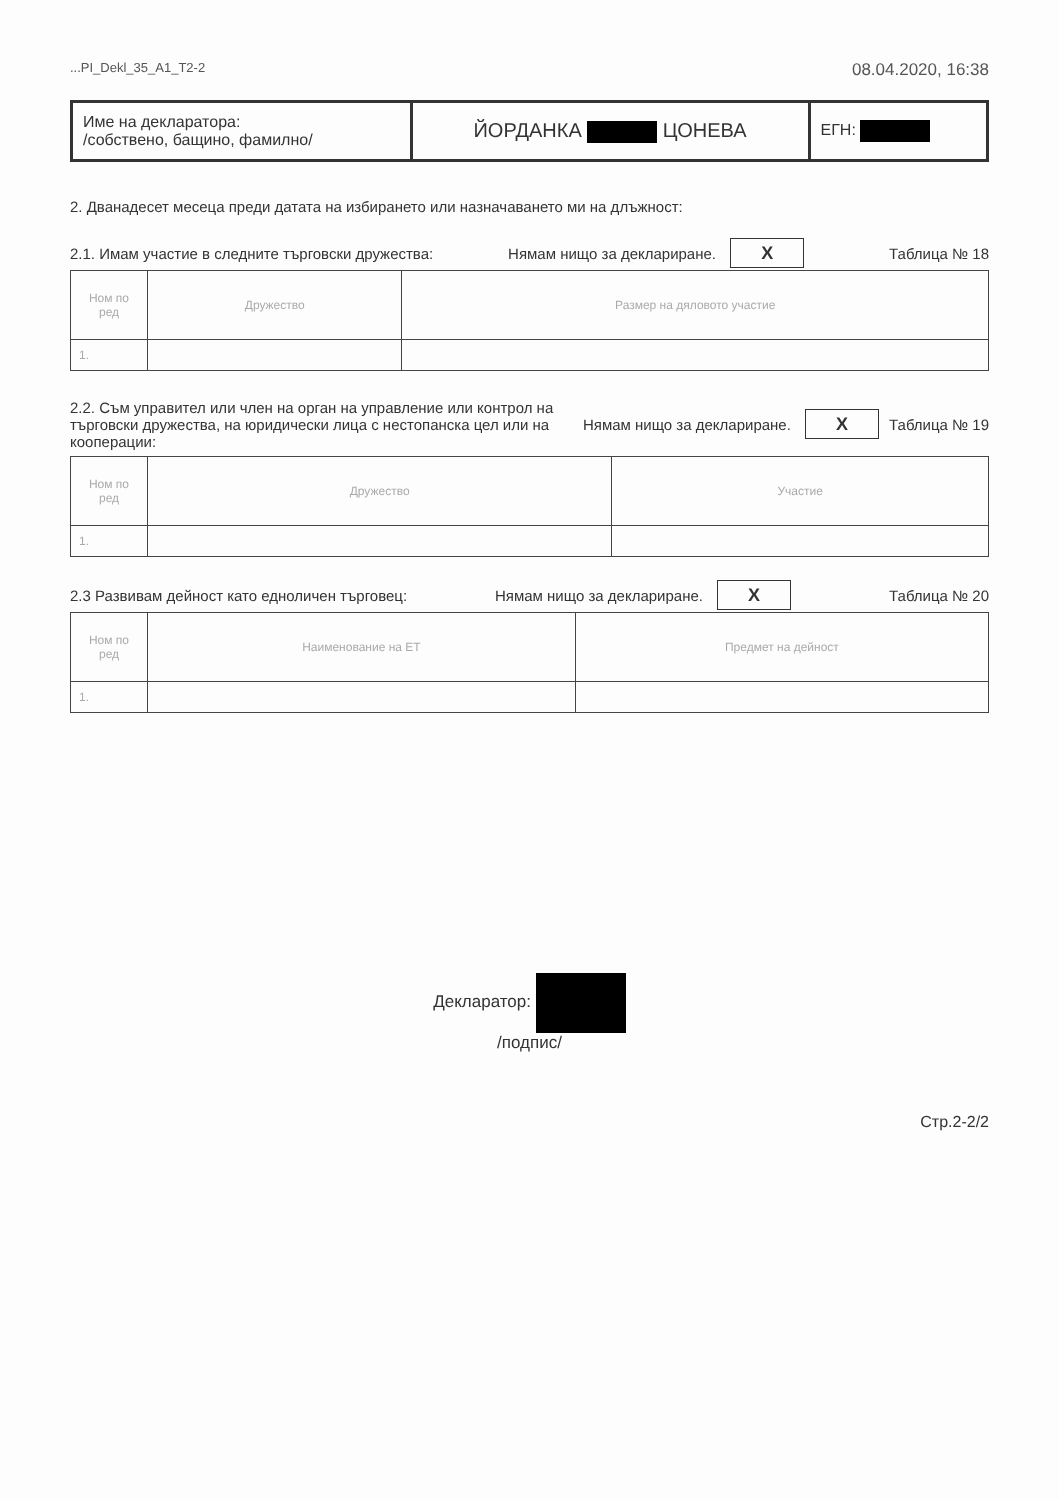...PI_Dekl_35_A1_T2-2 08.04.2020, 16:38
| Име на декларатора: /собствено, бащино, фамилно/ | ЙОРДАНКА ЦОНЕВА | ЕГН: |
2. Дванадесет месеца преди датата на избирането или назначаването ми на длъжност:
2.1. Имам участие в следните търговски дружества: Нямам нищо за деклариране. X Таблица № 18
| Ном по ред | Дружество | Размер на дяловото участие |
| --- | --- | --- |
| 1. | | |
2.2. Съм управител или член на орган на управление или контрол на търговски дружества, на юридически лица с нестопанска цел или на кооперации: Нямам нищо за деклариране. X Таблица № 19
| Ном по ред | Дружество | Участие |
| --- | --- | --- |
| 1. | | |
2.3 Развивам дейност като едноличен търговец: Нямам нищо за деклариране. X Таблица № 20
| Ном по ред | Наименование на ЕТ | Предмет на дейност |
| --- | --- | --- |
| 1. | | |
Декларатор:
/подпис/
Стр.2-2/2